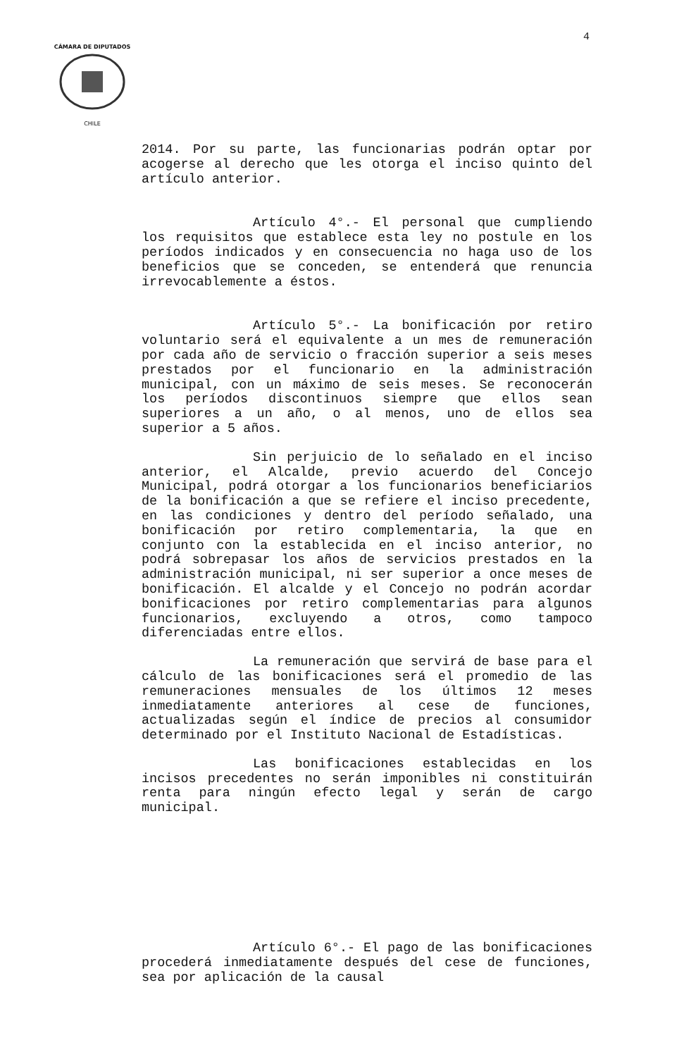4
CÁMARA DE DIPUTADOS
CHILE
2014. Por su parte, las funcionarias podrán optar por acogerse al derecho que les otorga el inciso quinto del artículo anterior.
Artículo 4°.- El personal que cumpliendo los requisitos que establece esta ley no postule en los períodos indicados y en consecuencia no haga uso de los beneficios que se conceden, se entenderá que renuncia irrevocablemente a éstos.
Artículo 5°.- La bonificación por retiro voluntario será el equivalente a un mes de remuneración por cada año de servicio o fracción superior a seis meses prestados por el funcionario en la administración municipal, con un máximo de seis meses. Se reconocerán los períodos discontinuos siempre que ellos sean superiores a un año, o al menos, uno de ellos sea superior a 5 años.
Sin perjuicio de lo señalado en el inciso anterior, el Alcalde, previo acuerdo del Concejo Municipal, podrá otorgar a los funcionarios beneficiarios de la bonificación a que se refiere el inciso precedente, en las condiciones y dentro del período señalado, una bonificación por retiro complementaria, la que en conjunto con la establecida en el inciso anterior, no podrá sobrepasar los años de servicios prestados en la administración municipal, ni ser superior a once meses de bonificación. El alcalde y el Concejo no podrán acordar bonificaciones por retiro complementarias para algunos funcionarios, excluyendo a otros, como tampoco diferenciadas entre ellos.
La remuneración que servirá de base para el cálculo de las bonificaciones será el promedio de las remuneraciones mensuales de los últimos 12 meses inmediatamente anteriores al cese de funciones, actualizadas según el índice de precios al consumidor determinado por el Instituto Nacional de Estadísticas.
Las bonificaciones establecidas en los incisos precedentes no serán imponibles ni constituirán renta para ningún efecto legal y serán de cargo municipal.
Artículo 6°.- El pago de las bonificaciones procederá inmediatamente después del cese de funciones, sea por aplicación de la causal